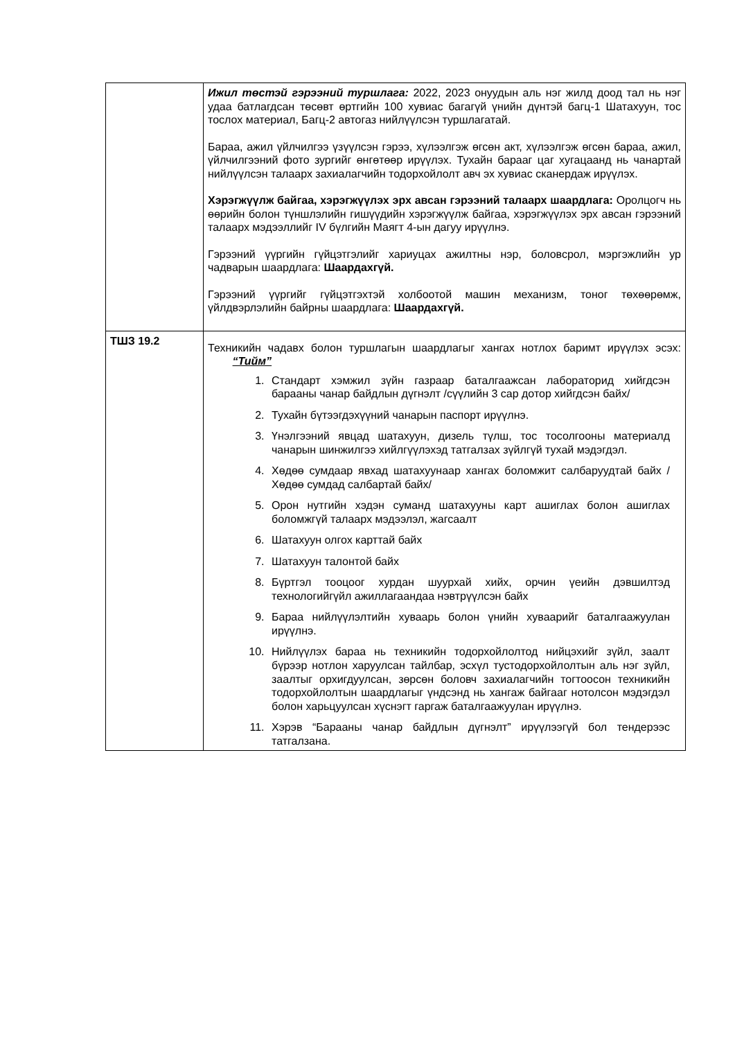| | Ижил төстэй гэрээний туршлага: 2022, 2023 онуудын аль нэг жилд доод тал нь нэг удаа батлагдсан төсөвт өртгийн 100 хувиас багагүй үнийн дүнтэй багц-1 Шатахуун, тос тослох материал, Багц-2 автогаз нийлүүлсэн туршлагатай. Бараа, ажил үйлчилгээ үзүүлсэн гэрээ, хүлээлгэж өгсөн акт, хүлээлгэж өгсөн бараа, ажил, үйлчилгээний фото зургийг өнгөтөөр ирүүлэх. Тухайн барааг цаг хугацаанд нь чанартай нийлүүлсэн талаарх захиалагчийн тодорхойлолт авч эх хувиас сканердаж ирүүлэх. Хэрэгжүүлж байгаа, хэрэгжүүлэх эрх авсан гэрээний талаарх шаардлага: Оролцогч нь өөрийн болон түншлэлийн гишүүдийн хэрэгжүүлж байгаа, хэрэгжүүлэх эрх авсан гэрээний талаарх мэдээллийг IV бүлгийн Маягт 4-ын дагуу ирүүлнэ. Гэрээний үүргийн гүйцэтгэлийг хариуцах ажилтны нэр, боловсрол, мэргэжлийн ур чадварын шаардлага: Шаардахгүй. Гэрээний үүргийг гүйцэтгэхтэй холбоотой машин механизм, тоног төхөөрөмж, үйлдвэрлэлийн байрны шаардлага: Шаардахгүй. |
| ТШЗ 19.2 | Техникийн чадавх болон туршлагын шаардлагыг хангах нотлох баримт ирүүлэх эсэх: “Тийм” 1. Стандарт хэмжил зүйн газраар баталгаажсан лабораторид хийгдсэн барааны чанар байдлын дүгнэлт /сүүлийн 3 сар дотор хийгдсэн байх/ 2. Тухайн бүтээгдэхүүний чанарын паспорт ирүүлнэ. 3. Үнэлгээний явцад шатахуун, дизель түлш, тос тосолгооны материалд чанарын шинжилгээ хийлгүүлэхэд татгалзах зүйлгүй тухай мэдэгдэл. 4. Хөдөө сумдаар явхад шатахуунаар хангах боломжит салбаруудтай байх /Хөдөө сумдад салбартай байх/ 5. Орон нутгийн хэдэн суманд шатахууны карт ашиглах болон ашиглах боломжгүй талаарх мэдээлэл, жагсаалт 6. Шатахуун олгох карттай байх 7. Шатахуун талонтой байх 8. Бүртгэл тооцоог хурдан шуурхай хийх, орчин үеийн дэвшилтэд технологийгүйл ажиллагаандаа нэвтрүүлсэн байх 9. Бараа нийлүүлэлтийн хуваарь болон үнийн хуваарийг баталгаажуулан ирүүлнэ. 10. Нийлүүлэх бараа нь техникийн тодорхойлолтод нийцэхийг зүйл, заалт бүрээр нотлон харуулсан тайлбар, эсхүл тустодорхойлолтын аль нэг зүйл, заалтыг орхигдуулсан, зөрсөн боловч захиалагчийн тогтоосон техникийн тодорхойлолтын шаардлагыг үндсэнд нь хангаж байгааг нотолсон мэдэгдэл болон харьцуулсан хүснэгт гаргаж баталгаажуулан ирүүлнэ. 11. Хэрэв “Барааны чанар байдлын дүгнэлт” ирүүлээгүй бол тендерээс татгалзана. |